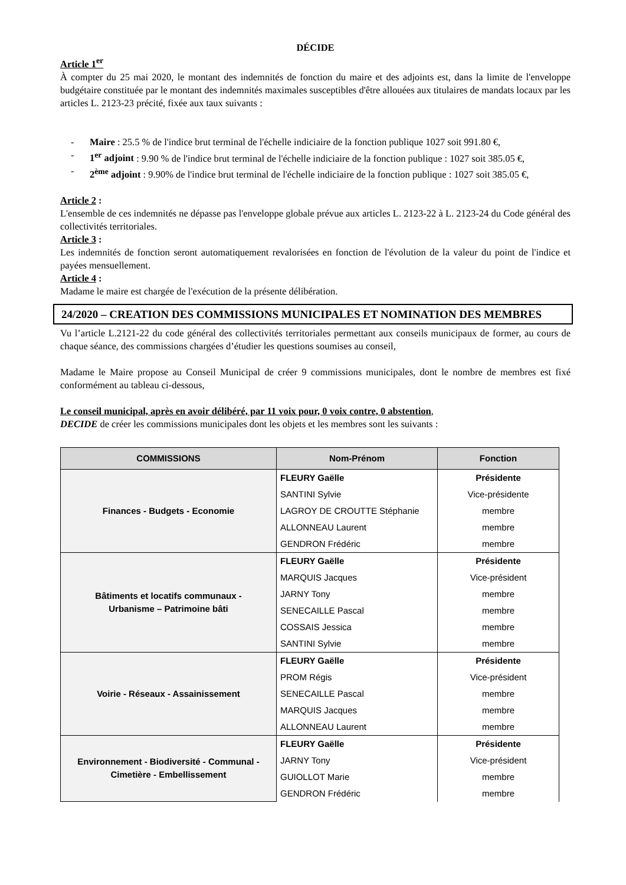DÉCIDE
Article 1<sup>er</sup>
À compter du 25 mai 2020, le montant des indemnités de fonction du maire et des adjoints est, dans la limite de l'enveloppe budgétaire constituée par le montant des indemnités maximales susceptibles d'être allouées aux titulaires de mandats locaux par les articles L. 2123-23 précité, fixée aux taux suivants :
- Maire : 25.5 % de l'indice brut terminal de l'échelle indiciaire de la fonction publique 1027 soit 991.80 €,
- 1<sup>er</sup> adjoint : 9.90 % de l'indice brut terminal de l'échelle indiciaire de la fonction publique : 1027 soit 385.05 €,
- 2<sup>ème</sup> adjoint : 9.90% de l'indice brut terminal de l'échelle indiciaire de la fonction publique : 1027 soit 385.05 €,
Article 2 :
L'ensemble de ces indemnités ne dépasse pas l'enveloppe globale prévue aux articles L. 2123-22 à L. 2123-24 du Code général des collectivités territoriales.
Article 3 :
Les indemnités de fonction seront automatiquement revalorisées en fonction de l'évolution de la valeur du point de l'indice et payées mensuellement.
Article 4 :
Madame le maire est chargée de l'exécution de la présente délibération.
24/2020 – CREATION DES COMMISSIONS MUNICIPALES ET NOMINATION DES MEMBRES
Vu l’article L.2121-22 du code général des collectivités territoriales permettant aux conseils municipaux de former, au cours de chaque séance, des commissions chargées d’étudier les questions soumises au conseil,
Madame le Maire propose au Conseil Municipal de créer 9 commissions municipales, dont le nombre de membres est fixé conformément au tableau ci-dessous,
Le conseil municipal, après en avoir délibéré, par 11 voix pour, 0 voix contre, 0 abstention,
DECIDE de créer les commissions municipales dont les objets et les membres sont les suivants :
| COMMISSIONS | Nom-Prénom | Fonction |
| --- | --- | --- |
| Finances - Budgets - Economie | FLEURY Gaëlle | Présidente |
| | SANTINI Sylvie | Vice-présidente |
| | LAGROY DE CROUTTE Stéphanie | membre |
| | ALLONNEAU Laurent | membre |
| | GENDRON Frédéric | membre |
| Bâtiments et locatifs communaux - Urbanisme – Patrimoine bâti | FLEURY Gaëlle | Présidente |
| | MARQUIS Jacques | Vice-président |
| | JARNY Tony | membre |
| | SENECAILLE Pascal | membre |
| | COSSAIS Jessica | membre |
| | SANTINI Sylvie | membre |
| Voirie - Réseaux - Assainissement | FLEURY Gaëlle | Présidente |
| | PROM Régis | Vice-président |
| | SENECAILLE Pascal | membre |
| | MARQUIS Jacques | membre |
| | ALLONNEAU Laurent | membre |
| Environnement - Biodiversité - Communal - Cimetière - Embellissement | FLEURY Gaëlle | Présidente |
| | JARNY Tony | Vice-président |
| | GUIOLLOT Marie | membre |
| | GENDRON Frédéric | membre |